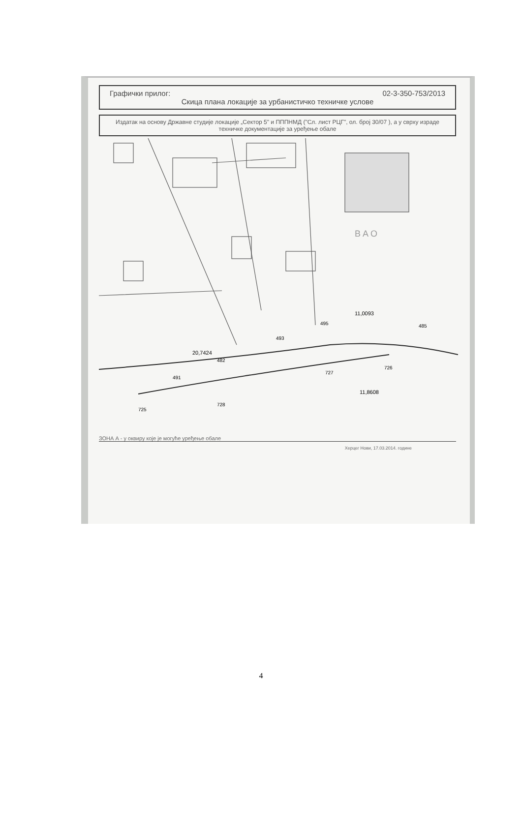Графички прилог: 02-3-350-753/2013
Скица плана локације за урбанистичко техничке услове
Издатак на основу Државне студије локације „Сектор 5" и ПППНМД ("Сл. лист РЦГ", ол. број 30/07 ), а у сврху израде техничке документације за уређење обале
B A O
20,7424
482
493
495
11,0093
485
491
728
727
726
725
11,8608
ЗОНА А - у оквиру које је могуће уређење обале
Херцег Нови, 17.03.2014. године
4